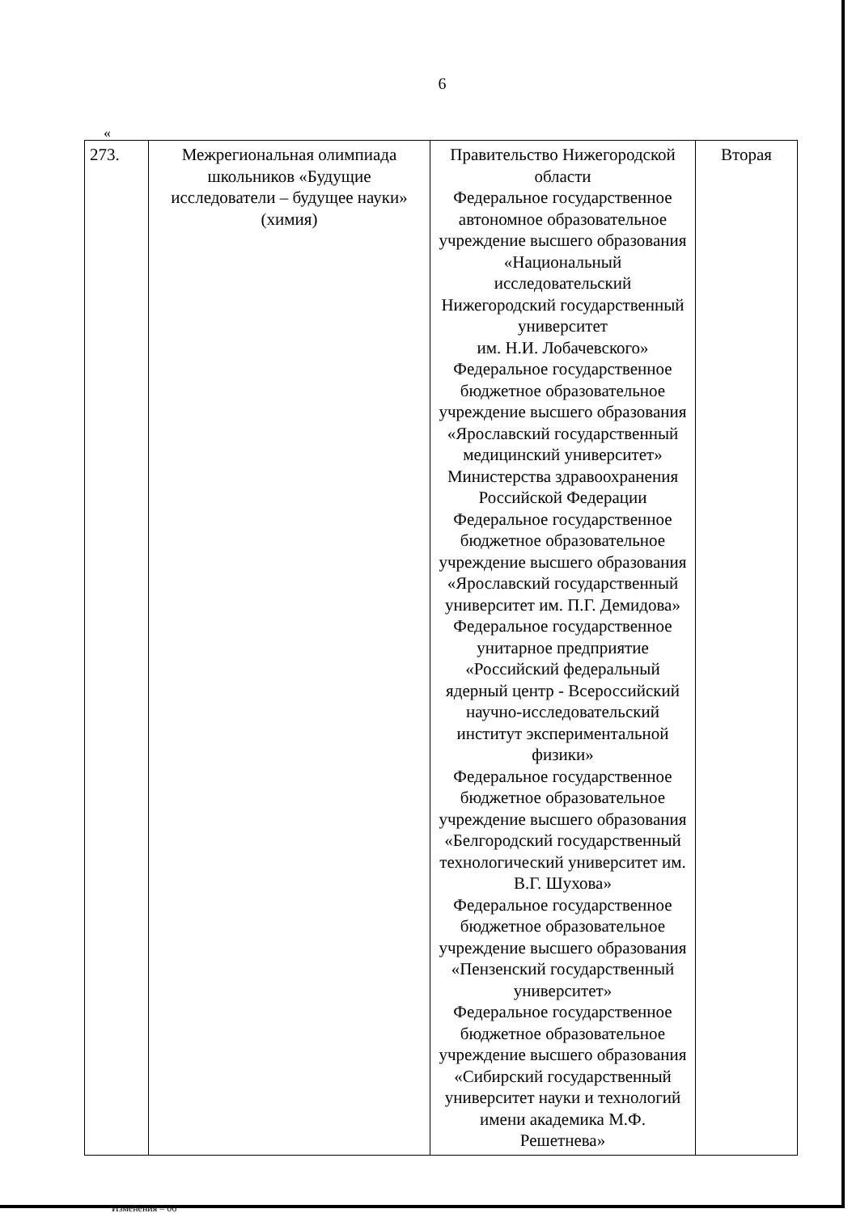6
«
| 273. | Межрегиональная олимпиада школьников «Будущие исследователи – будущее науки» (химия) | Правительство Нижегородской области Федеральное государственное автономное образовательное учреждение высшего образования «Национальный исследовательский Нижегородский государственный университет им. Н.И. Лобачевского» Федеральное государственное бюджетное образовательное учреждение высшего образования «Ярославский государственный медицинский университет» Министерства здравоохранения Российской Федерации Федеральное государственное бюджетное образовательное учреждение высшего образования «Ярославский государственный университет им. П.Г. Демидова» Федеральное государственное унитарное предприятие «Российский федеральный ядерный центр - Всероссийский научно-исследовательский институт экспериментальной физики» Федеральное государственное бюджетное образовательное учреждение высшего образования «Белгородский государственный технологический университет им. В.Г. Шухова» Федеральное государственное бюджетное образовательное учреждение высшего образования «Пензенский государственный университет» Федеральное государственное бюджетное образовательное учреждение высшего образования «Сибирский государственный университет науки и технологий имени академика М.Ф. Решетнева» | Вторая |
Изменения – 06